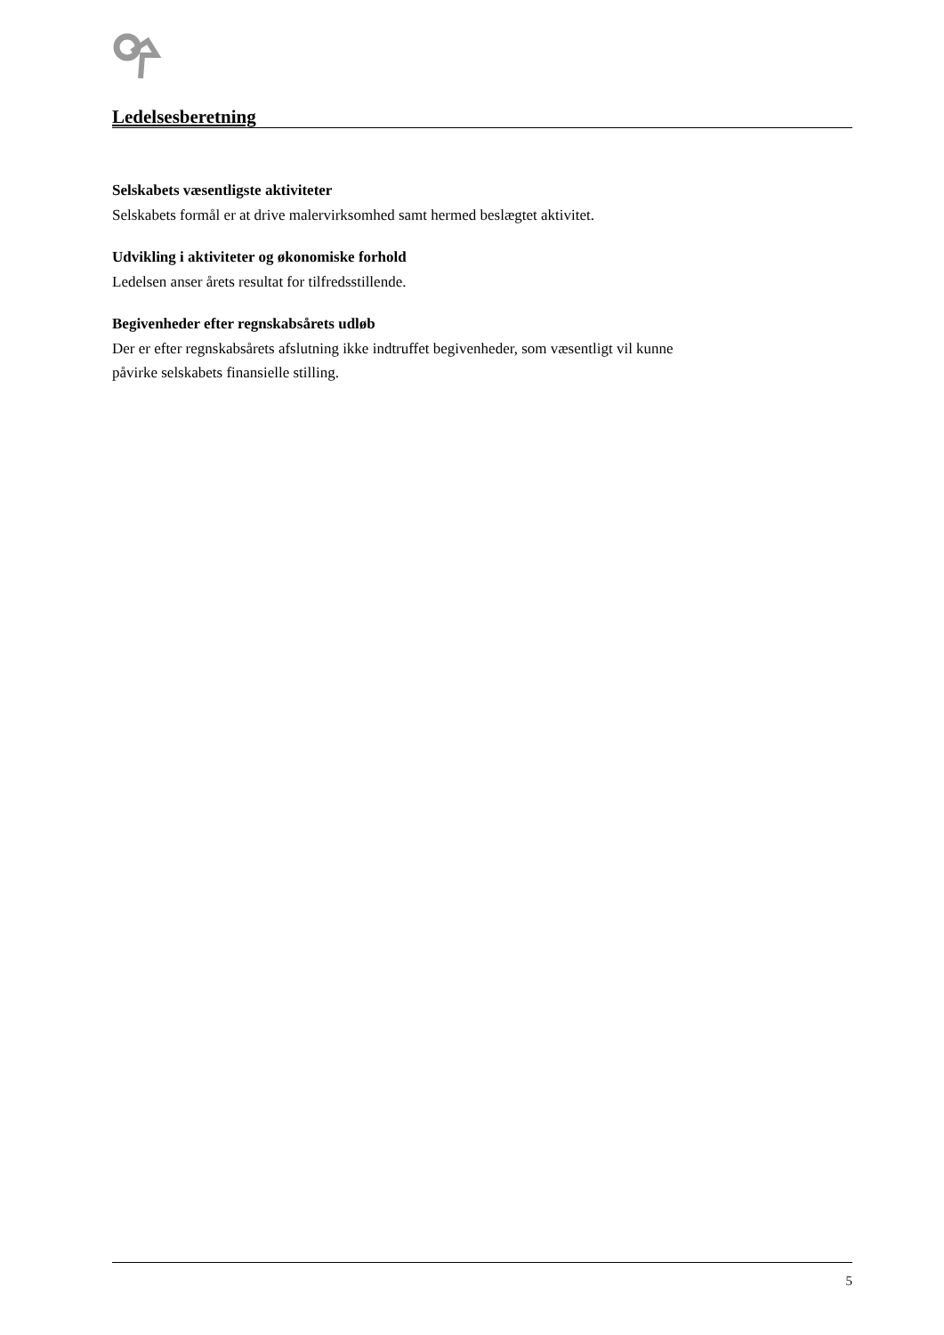Ledelsesberetning
Selskabets væsentligste aktiviteter
Selskabets formål er at drive malervirksomhed samt hermed beslægtet aktivitet.
Udvikling i aktiviteter og økonomiske forhold
Ledelsen anser årets resultat for tilfredsstillende.
Begivenheder efter regnskabsårets udløb
Der er efter regnskabsårets afslutning ikke indtruffet begivenheder, som væsentligt vil kunne
påvirke selskabets finansielle stilling.
5